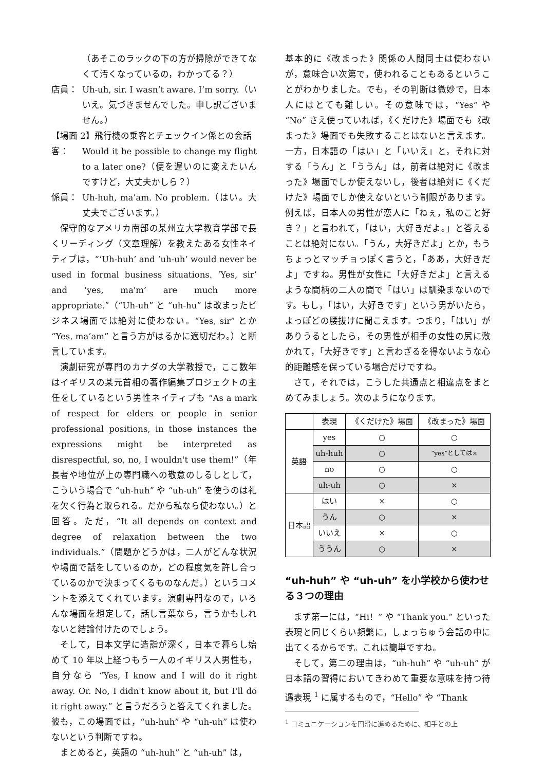（あそこのラックの下の方が掃除ができてなくて汚くなっているの，わかってる？）
店員： Uh-uh, sir. I wasn’t aware. I’m sorry.（いいえ。気づきませんでした。申し訳ございません。）
【場面 2】飛行機の乗客とチェックイン係との会話
客： Would it be possible to change my flight to a later one?（便を遅いのに変えたいんですけど，大丈夫かしら？）
係員： Uh-huh, ma’am. No problem.（はい。大丈夫でございます。）
保守的なアメリカ南部の某州立大学教育学部で長くリーディング（文章理解）を教えたある女性ネイティブは，“‘Uh-huh’ and ‘uh-uh’ would never be used in formal business situations. ‘Yes, sir’ and ‘yes, ma'm’ are much more appropriate.”（“Uh-uh” と “uh-hu” は改まったビジネス場面では絶対に使わない。“Yes, sir” とか “Yes, ma’am” と言う方がはるかに適切だわ。）と断言しています。
演劇研究が専門のカナダの大学教授で，ここ数年はイギリスの某元首相の著作編集プロジェクトの主任をしているという男性ネイティブも “As a mark of respect for elders or people in senior professional positions, in those instances the expressions might be interpreted as disrespectful, so, no, I wouldn't use them!”（年長者や地位が上の専門職への敬意のしるしとして，こういう場合で “uh-huh” や “uh-uh” を使うのは礼を欠く行為と取られる。だから私なら使わない。）と回答。ただ，“It all depends on context and degree of relaxation between the two individuals.”（問題かどうかは，二人がどんな状況や場面で話をしているのか，どの程度気を許し合っているのかで決まってくるものなんだ。）というコメントを添えてくれています。演劇専門なので，いろんな場面を想定して，話し言葉なら，言うかもしれないと結論付けたのでしょう。
そして，日本文学に造詣が深く，日本で暮らし始めて 10 年以上経つもう一人のイギリス人男性も，自分なら “Yes, I know and I will do it right away. Or. No, I didn't know about it, but I'll do it right away.” と言うだろうと答えてくれました。彼も，この場面では，“uh-huh” や “uh-uh” は使わないという判断ですね。
まとめると，英語の “uh-huh” と “uh-uh” は，
基本的に《改まった》関係の人間同士は使わないが，意味合い次第で，使われることもあるということがわかりました。でも，その判断は微妙で，日本人にはとても難しい。その意味では，“Yes” や “No” さえ使っていれば，《くだけた》場面でも《改まった》場面でも失敗することはないと言えます。一方，日本語の「はい」と「いいえ」と，それに対する「うん」と「ううん」は，前者は絶対に《改まった》場面でしか使えないし，後者は絶対に《くだけた》場面でしか使えないという制限があります。例えば，日本人の男性が恋人に「ねぇ，私のこと好き？」と言われて，「はい，大好きだよ。」と答えることは絶対にない。「うん，大好きだよ」とか，もうちょっとマッチョっぽく言うと，「ああ，大好きだよ」ですね。男性が女性に「大好きだよ」と言えるような間柄の二人の間で「はい」は馴染まないのです。もし，「はい，大好きです」という男がいたら，よっぽどの腰抜けに聞こえます。つまり，「はい」がありうるとしたら，その男性が相手の女性の尻に敷かれて，「大好きです」と言わざるを得ないような心的距離感を保っている場合だけですね。
さて，それでは，こうした共通点と相違点をまとめてみましょう。次のようになります。
| | 表現 | 《くだけた》場面 | 《改まった》場面 |
| --- | --- | --- | --- |
| 英語 | yes | ○ | ○ |
| | uh-huh | ○ | “yes”としては× |
| | no | ○ | ○ |
| | uh-uh | ○ | × |
| 日本語 | はい | × | ○ |
| | うん | ○ | × |
| | いいえ | × | ○ |
| | ううん | ○ | × |
“uh-huh” や “uh-uh” を小学校から使わせる３つの理由
まず第一には，“Hi！” や “Thank you.” といった表現と同じくらい頻繁に，しょっちゅう会話の中に出てくるからです。これは簡単ですね。
そして，第二の理由は，“uh-huh” や “uh-uh” が日本語の習得においてきわめて重要な意味を持つ待遇表現 <sup>1</sup> に属するもので，“Hello” や “Thank
<sup>1</sup> コミュニケーションを円滑に進めるために、相手との上